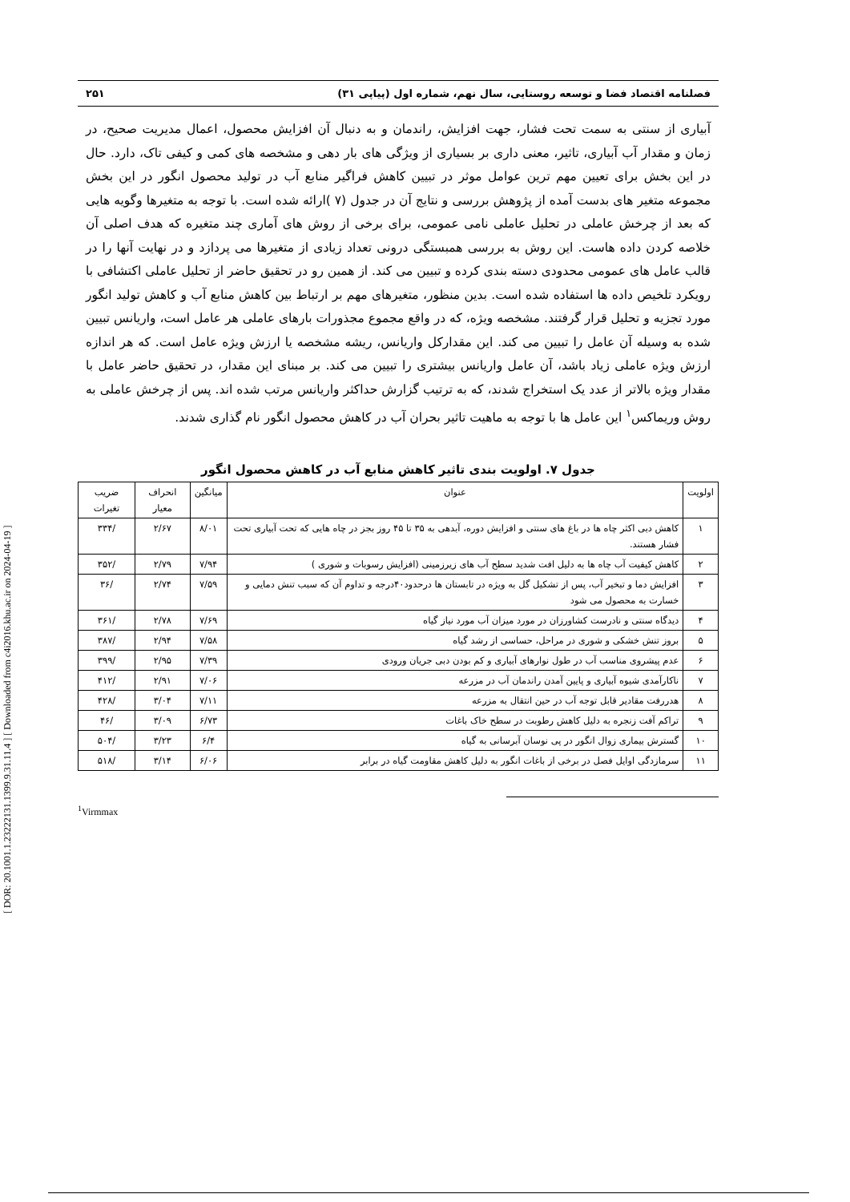[ DOR: 20.1001.1.23222131.1399.9.31.11.4 ] [ Downloaded from c4i2016.khu.ac.ir on 2024-04-19 ]
فصلنامه اقتصاد فضا و توسعه روستایی، سال نهم، شماره اول (پیاپی ۳۱) ۲۵۱
آبیاری از سنتی به سمت تحت فشار، جهت افزایش، راندمان و به دنبال آن افزایش محصول، اعمال مدیریت صحیح، در زمان و مقدار آب آبیاری، تاثیر، معنی داری بر بسیاری از ویژگی های بار دهی و مشخصه های کمی و کیفی تاک، دارد. حال در این بخش برای تعیین مهم ترین عوامل موثر در تبیین کاهش فراگیر منابع آب در تولید محصول انگور در این بخش مجموعه متغیر های بدست آمده از پژوهش بررسی و نتایج آن در جدول (۷ )ارائه شده است. با توجه به متغیرها وگویه هایی که بعد از چرخش عاملی در تحلیل عاملی نامی عمومی، برای برخی از روش های آماری چند متغیره که هدف اصلی آن خلاصه کردن داده هاست. این روش به بررسی همبستگی درونی تعداد زیادی از متغیرها می پردازد و در نهایت آنها را در قالب عامل های عمومی محدودی دسته بندی کرده و تبیین می کند. از همین رو در تحقیق حاضر از تحلیل عاملی اکتشافی با رویکرد تلخیص داده ها استفاده شده است. بدین منظور، متغیرهای مهم بر ارتباط بین کاهش منابع آب و کاهش تولید انگور مورد تجزیه و تحلیل قرار گرفتند. مشخصه ویژه، که در واقع مجموع مجذورات بارهای عاملی هر عامل است، واریانس تبیین شده به وسیله آن عامل را تبیین می کند. این مقدارکل واریانس، ریشه مشخصه یا ارزش ویژه عامل است. که هر اندازه ارزش ویژه عاملی زیاد باشد، آن عامل واریانس بیشتری را تبیین می کند. بر مبنای این مقدار، در تحقیق حاضر عامل با مقدار ویژه بالاتر از عدد یک استخراج شدند، که به ترتیب گزارش حداکثر واریانس مرتب شده اند. پس از چرخش عاملی به روش وریماکس<sup>۱</sup> این عامل ها با توجه به ماهیت تاثیر بحران آب در کاهش محصول انگور نام گذاری شدند.
جدول ۷. اولویت بندی تاثیر کاهش منابع آب در کاهش محصول انگور
| اولویت | عنوان | میانگین | انحراف معیار | ضریب تغیرات |
| --- | --- | --- | --- | --- |
| ۱ | کاهش دبی اکثر چاه ها در باغ های سنتی و افزایش دوره، آبدهی به ۳۵ تا ۴۵ روز بجز در چاه هایی که تحت آبیاری تحت فشار هستند. | ۸/۰۱ | ۲/۶۷ | /۳۳۴ |
| ۲ | کاهش کیفیت آب چاه ها به دلیل افت شدید سطح آب های زیرزمینی (افزایش رسوبات و شوری ) | ۷/۹۴ | ۲/۷۹ | /۳۵۲ |
| ۳ | افزایش دما و تبخیر آب، پس از تشکیل گل به ویژه در تابستان ها درحدود۴۰درجه و تداوم آن که سبب تنش دمایی و خسارت به محصول می شود | ۷/۵۹ | ۲/۷۴ | /۳۶ |
| ۴ | دیدگاه سنتی و نادرست کشاورزان در مورد میزان آب مورد نیاز گیاه | ۷/۶۹ | ۲/۷۸ | /۳۶۱ |
| ۵ | بروز تنش خشکی و شوری در مراحل، حساسی از رشد گیاه | ۷/۵۸ | ۲/۹۴ | /۳۸۷ |
| ۶ | عدم پیشروی مناسب آب در طول نوارهای آبیاری و کم بودن دبی جریان ورودی | ۷/۳۹ | ۲/۹۵ | /۳۹۹ |
| ۷ | ناکارآمدی شیوه آبیاری و پایین آمدن راندمان آب در مزرعه | ۷/۰۶ | ۲/۹۱ | /۴۱۲ |
| ۸ | هدررفت مقادیر قابل توجه آب در حین انتقال به مزرعه | ۷/۱۱ | ۳/۰۴ | /۴۲۸ |
| ۹ | تراکم آفت زنجره به دلیل کاهش رطوبت در سطح خاک باغات | ۶/۷۳ | ۳/۰۹ | /۴۶ |
| ۱۰ | گسترش بیماری زوال انگور در پی نوسان آبرسانی به گیاه | ۶/۴ | ۳/۲۳ | /۵۰۴ |
| ۱۱ | سرمازدگی اوایل فصل در برخی از باغات انگور به دلیل کاهش مقاومت گیاه در برابر | ۶/۰۶ | ۳/۱۴ | /۵۱۸ |
<sup>1</sup> Virmmax